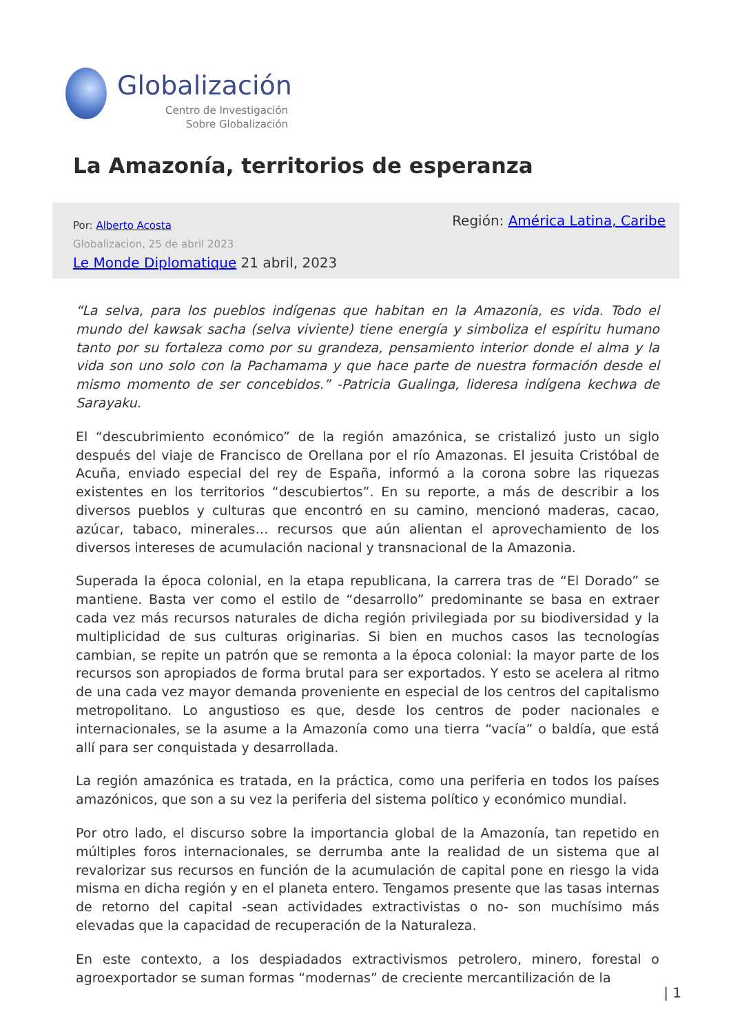Globalización
Centro de Investigación
Sobre Globalización
La Amazonía, territorios de esperanza
Por: Alberto Acosta
Globalizacion, 25 de abril 2023
Le Monde Diplomatique 21 abril, 2023
Región: América Latina, Caribe
“La selva, para los pueblos indígenas que habitan en la Amazonía, es vida. Todo el mundo del kawsak sacha (selva viviente) tiene energía y simboliza el espíritu humano tanto por su fortaleza como por su grandeza, pensamiento interior donde el alma y la vida son uno solo con la Pachamama y que hace parte de nuestra formación desde el mismo momento de ser concebidos.” -Patricia Gualinga, lideresa indígena kechwa de Sarayaku.
El “descubrimiento económico” de la región amazónica, se cristalizó justo un siglo después del viaje de Francisco de Orellana por el río Amazonas. El jesuita Cristóbal de Acuña, enviado especial del rey de España, informó a la corona sobre las riquezas existentes en los territorios “descubiertos”. En su reporte, a más de describir a los diversos pueblos y culturas que encontró en su camino, mencionó maderas, cacao, azúcar, tabaco, minerales… recursos que aún alientan el aprovechamiento de los diversos intereses de acumulación nacional y transnacional de la Amazonia.
Superada la época colonial, en la etapa republicana, la carrera tras de “El Dorado” se mantiene. Basta ver como el estilo de “desarrollo” predominante se basa en extraer cada vez más recursos naturales de dicha región privilegiada por su biodiversidad y la multiplicidad de sus culturas originarias. Si bien en muchos casos las tecnologías cambian, se repite un patrón que se remonta a la época colonial: la mayor parte de los recursos son apropiados de forma brutal para ser exportados. Y esto se acelera al ritmo de una cada vez mayor demanda proveniente en especial de los centros del capitalismo metropolitano. Lo angustioso es que, desde los centros de poder nacionales e internacionales, se la asume a la Amazonía como una tierra “vacía” o baldía, que está allí para ser conquistada y desarrollada.
La región amazónica es tratada, en la práctica, como una periferia en todos los países amazónicos, que son a su vez la periferia del sistema político y económico mundial.
Por otro lado, el discurso sobre la importancia global de la Amazonía, tan repetido en múltiples foros internacionales, se derrumba ante la realidad de un sistema que al revalorizar sus recursos en función de la acumulación de capital pone en riesgo la vida misma en dicha región y en el planeta entero. Tengamos presente que las tasas internas de retorno del capital -sean actividades extractivistas o no- son muchísimo más elevadas que la capacidad de recuperación de la Naturaleza.
En este contexto, a los despiadados extractivismos petrolero, minero, forestal o agroexportador se suman formas “modernas” de creciente mercantilización de la
| 1